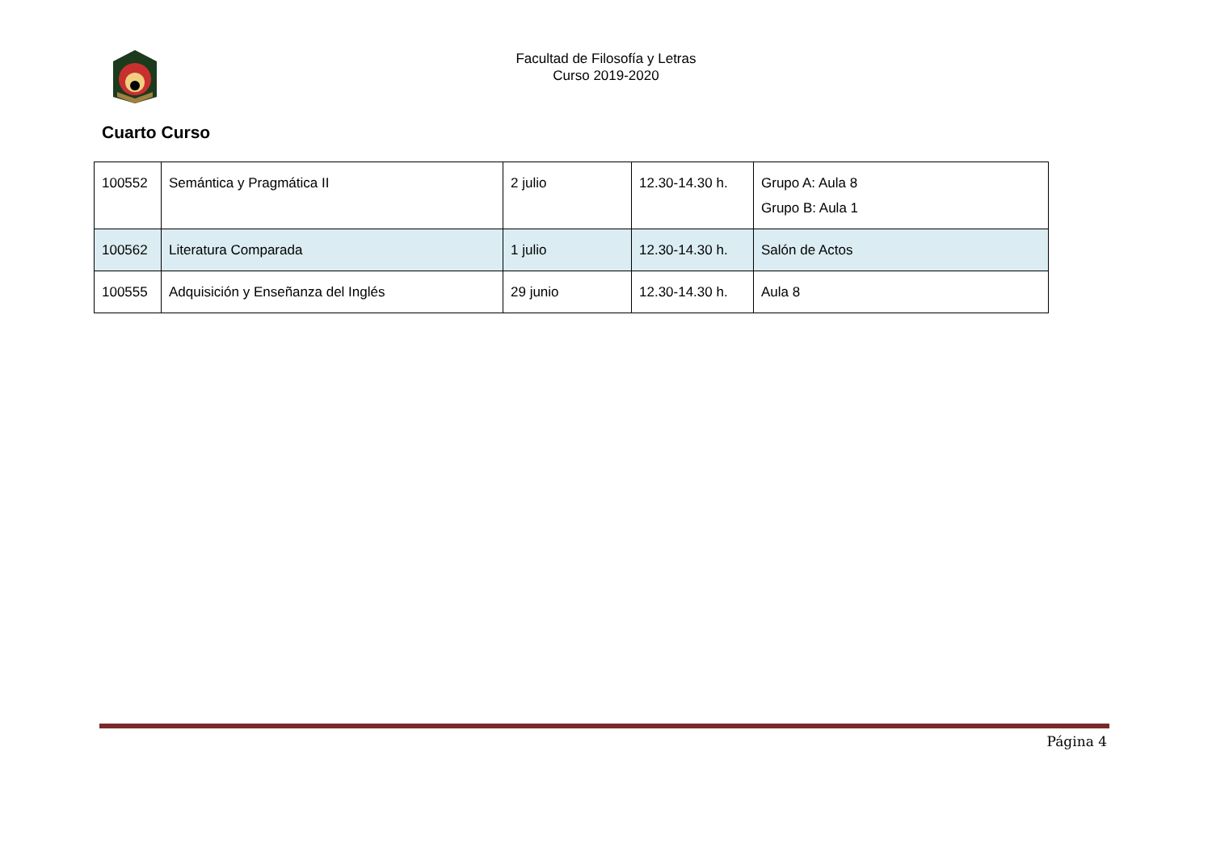Facultad de Filosofía y Letras
Curso 2019-2020
Cuarto Curso
| 100552 | Semántica y Pragmática II | 2 julio | 12.30-14.30 h. | Grupo A: Aula 8 Grupo B: Aula 1 |
| 100562 | Literatura Comparada | 1 julio | 12.30-14.30 h. | Salón de Actos |
| 100555 | Adquisición y Enseñanza del Inglés | 29 junio | 12.30-14.30 h. | Aula 8 |
Página 4